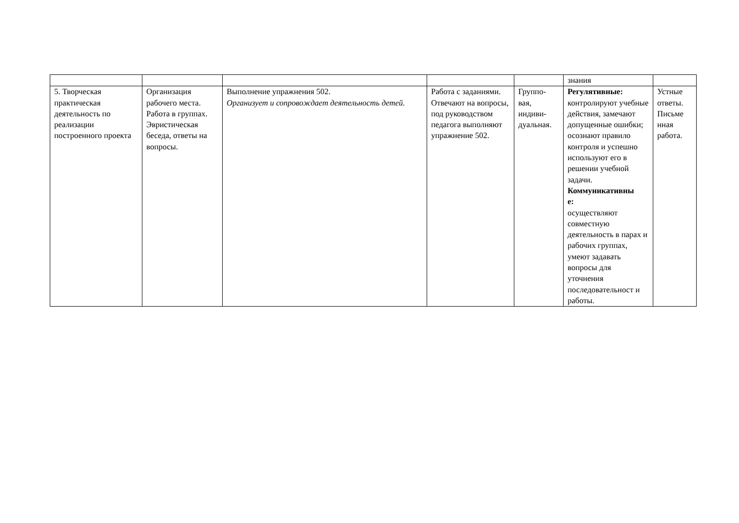| | | | | | знания | |
| 5. Творческая практическая деятельность по реализации построенного проекта | Организация рабочего места. Работа в группах. Эвристическая беседа, ответы на вопросы. | Выполнение упражнения 502. Организует и сопровождает деятельность детей. | Работа с заданиями. Отвечают на вопросы, под руководством педагога выполняют упражнение 502. | Группо- вая, индиви- дуальная. | Регулятивные: контролируют учебные действия, замечают допущенные ошибки; осознают правило контроля и успешно используют его в решении учебной задачи. Коммуникативны е: осуществляют совместную деятельность в парах и рабочих группах, умеют задавать вопросы для уточнения последовательност и работы. | Устные ответы. Письме нная работа. |